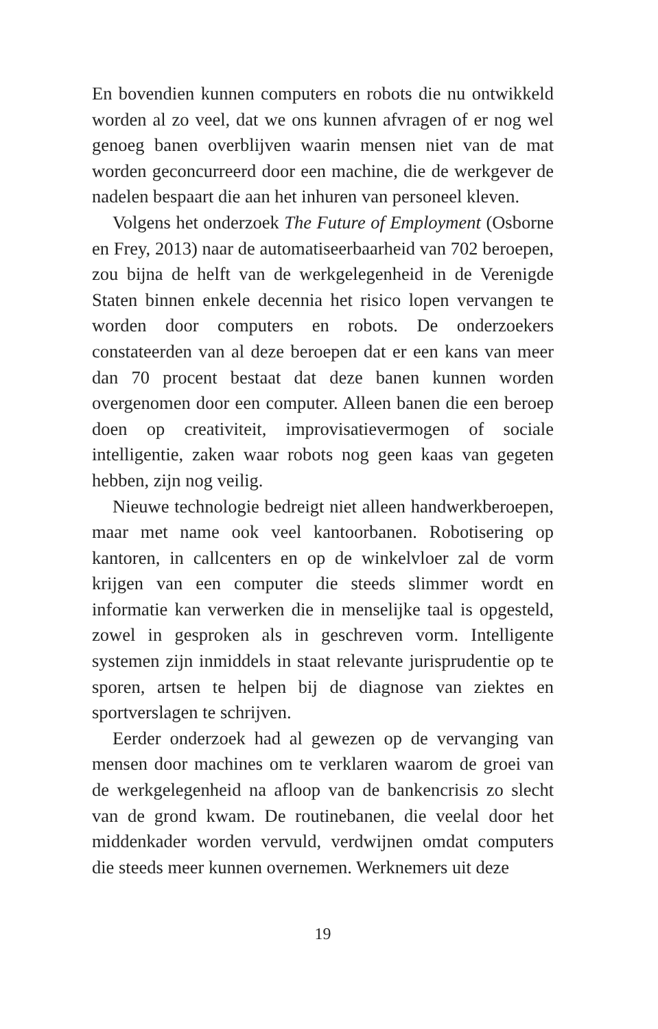En bovendien kunnen computers en robots die nu ontwikkeld worden al zo veel, dat we ons kunnen afvragen of er nog wel genoeg banen overblijven waarin mensen niet van de mat worden geconcurreerd door een machine, die de werkgever de nadelen bespaart die aan het inhuren van personeel kleven.
Volgens het onderzoek The Future of Employment (Osborne en Frey, 2013) naar de automatiseerbaarheid van 702 beroepen, zou bijna de helft van de werkgelegenheid in de Verenigde Staten binnen enkele decennia het risico lopen vervangen te worden door computers en robots. De onderzoekers constateerden van al deze beroepen dat er een kans van meer dan 70 procent bestaat dat deze banen kunnen worden overgenomen door een computer. Alleen banen die een beroep doen op creativiteit, improvisatievermogen of sociale intelligentie, zaken waar robots nog geen kaas van gegeten hebben, zijn nog veilig.
Nieuwe technologie bedreigt niet alleen handwerkberoepen, maar met name ook veel kantoorbanen. Robotisering op kantoren, in callcenters en op de winkelvloer zal de vorm krijgen van een computer die steeds slimmer wordt en informatie kan verwerken die in menselijke taal is opgesteld, zowel in gesproken als in geschreven vorm. Intelligente systemen zijn inmiddels in staat relevante jurisprudentie op te sporen, artsen te helpen bij de diagnose van ziektes en sportverslagen te schrijven.
Eerder onderzoek had al gewezen op de vervanging van mensen door machines om te verklaren waarom de groei van de werkgelegenheid na afloop van de bankencrisis zo slecht van de grond kwam. De routinebanen, die veelal door het middenkader worden vervuld, verdwijnen omdat computers die steeds meer kunnen overnemen. Werknemers uit deze
19